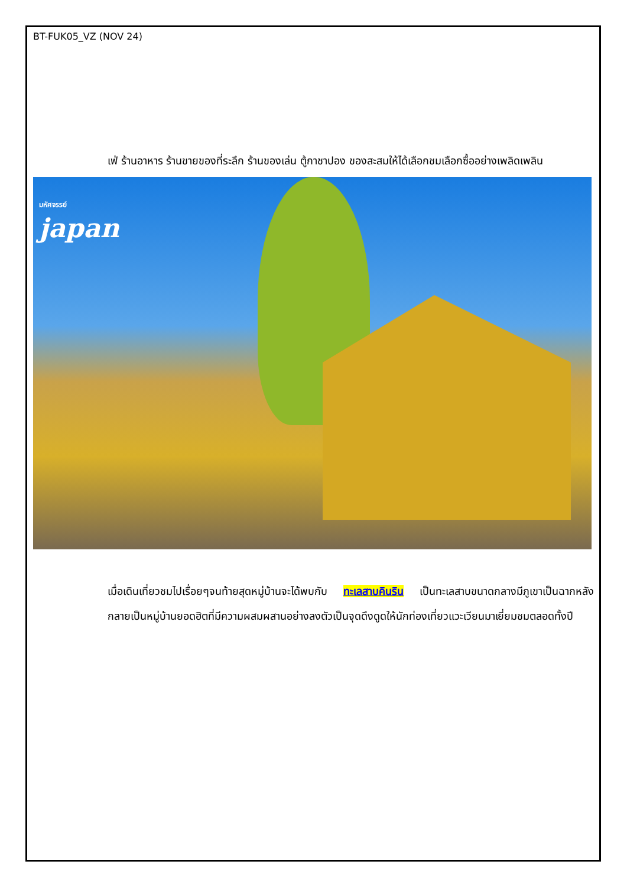BT-FUK05_VZ (NOV 24)
เฟ่ ร้านอาหาร ร้านขายของที่ระลึก ร้านของเล่น ตู้กาชาปอง ของสะสมให้ได้เลือกชมเลือกซื้ออย่างเพลิดเพลิน
มหัศจรรย์
japan
เมื่อเดินเที่ยวชมไปเรื่อยๆจนท้ายสุดหมู่บ้านจะได้พบกับ ทะเลสาบคินริน เป็นทะเลสาบขนาดกลางมีภูเขาเป็นฉากหลัง กลายเป็นหมู่บ้านยอดฮิตที่มีความผสมผสานอย่างลงตัวเป็นจุดดึงดูดให้นักท่องเที่ยวแวะเวียนมาเยี่ยมชมตลอดทั้งปี